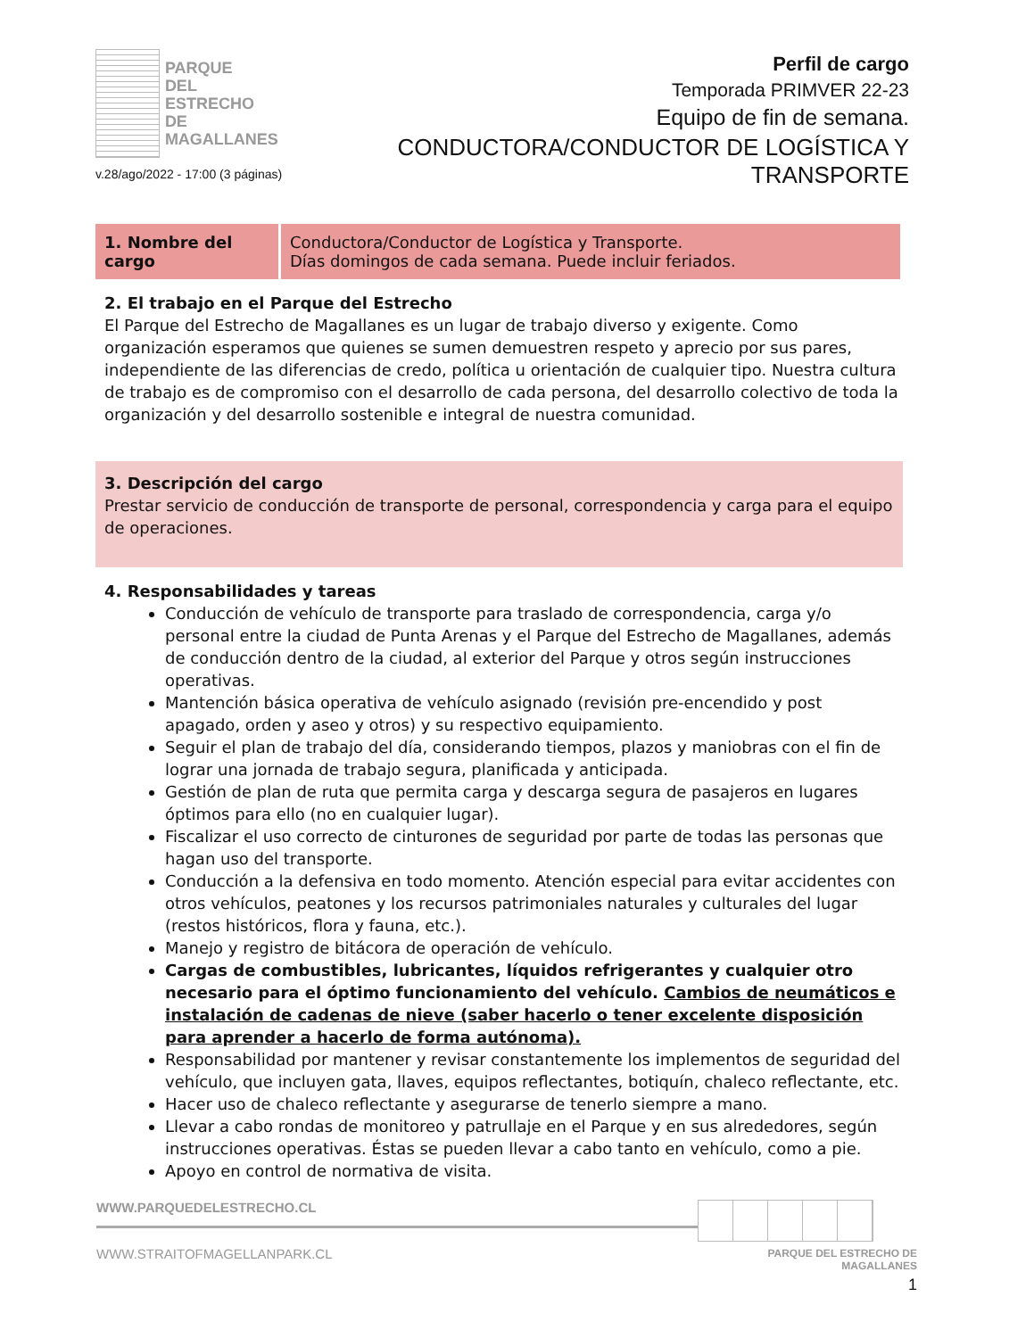PARQUE
DEL ESTRECHO
DE MAGALLANES
v.28/ago/2022 - 17:00 (3 páginas)
Perfil de cargo
Temporada PRIMVER 22-23
Equipo de fin de semana.
CONDUCTORA/CONDUCTOR DE LOGÍSTICA Y TRANSPORTE
| 1. Nombre del cargo | Conductora/Conductor de Logística y Transporte. Días domingos de cada semana. Puede incluir feriados. |
2. El trabajo en el Parque del Estrecho
El Parque del Estrecho de Magallanes es un lugar de trabajo diverso y exigente. Como organización esperamos que quienes se sumen demuestren respeto y aprecio por sus pares, independiente de las diferencias de credo, política u orientación de cualquier tipo. Nuestra cultura de trabajo es de compromiso con el desarrollo de cada persona, del desarrollo colectivo de toda la organización y del desarrollo sostenible e integral de nuestra comunidad.
3. Descripción del cargo
Prestar servicio de conducción de transporte de personal, correspondencia y carga para el equipo de operaciones.
4. Responsabilidades y tareas
Conducción de vehículo de transporte para traslado de correspondencia, carga y/o personal entre la ciudad de Punta Arenas y el Parque del Estrecho de Magallanes, además de conducción dentro de la ciudad, al exterior del Parque y otros según instrucciones operativas.
Mantención básica operativa de vehículo asignado (revisión pre-encendido y post apagado, orden y aseo y otros) y su respectivo equipamiento.
Seguir el plan de trabajo del día, considerando tiempos, plazos y maniobras con el fin de lograr una jornada de trabajo segura, planificada y anticipada.
Gestión de plan de ruta que permita carga y descarga segura de pasajeros en lugares óptimos para ello (no en cualquier lugar).
Fiscalizar el uso correcto de cinturones de seguridad por parte de todas las personas que hagan uso del transporte.
Conducción a la defensiva en todo momento. Atención especial para evitar accidentes con otros vehículos, peatones y los recursos patrimoniales naturales y culturales del lugar (restos históricos, flora y fauna, etc.).
Manejo y registro de bitácora de operación de vehículo.
Cargas de combustibles, lubricantes, líquidos refrigerantes y cualquier otro necesario para el óptimo funcionamiento del vehículo. Cambios de neumáticos e instalación de cadenas de nieve (saber hacerlo o tener excelente disposición para aprender a hacerlo de forma autónoma).
Responsabilidad por mantener y revisar constantemente los implementos de seguridad del vehículo, que incluyen gata, llaves, equipos reflectantes, botiquín, chaleco reflectante, etc.
Hacer uso de chaleco reflectante y asegurarse de tenerlo siempre a mano.
Llevar a cabo rondas de monitoreo y patrullaje en el Parque y en sus alrededores, según instrucciones operativas. Éstas se pueden llevar a cabo tanto en vehículo, como a pie.
Apoyo en control de normativa de visita.
WWW.PARQUEDELESTRECHO.CL
WWW.STRAITOFMAGELLANPARK.CL
PARQUE DEL ESTRECHO DE MAGALLANES
1